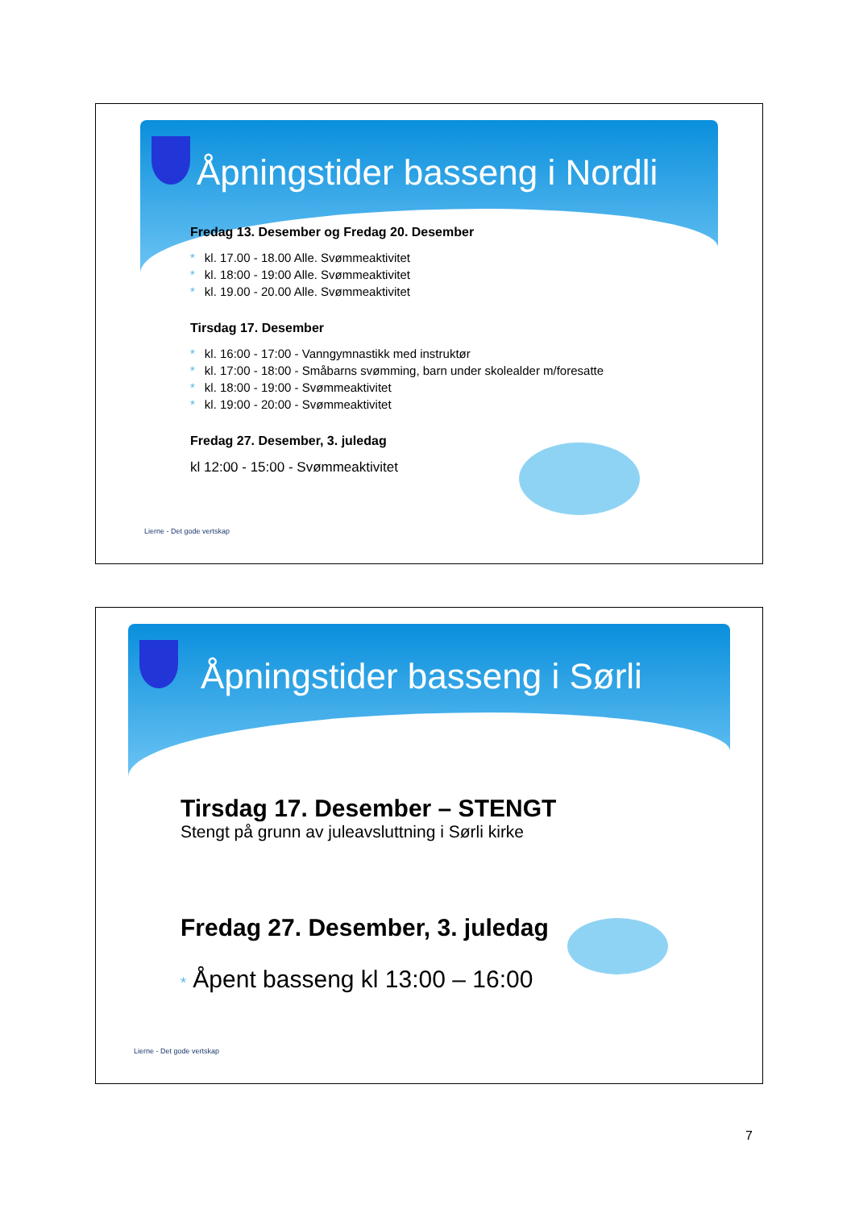Åpningstider basseng i Nordli
Fredag 13. Desember og Fredag 20. Desember
* kl. 17.00 - 18.00 Alle. Svømmeaktivitet
* kl. 18:00 - 19:00 Alle. Svømmeaktivitet
* kl. 19.00 - 20.00 Alle. Svømmeaktivitet
Tirsdag 17. Desember
* kl. 16:00 - 17:00 - Vanngymnastikk med instruktør
* kl. 17:00 - 18:00 - Småbarns svømming, barn under skolealder m/foresatte
* kl. 18:00 - 19:00 - Svømmeaktivitet
* kl. 19:00 - 20:00 - Svømmeaktivitet
Fredag 27. Desember, 3. juledag
kl 12:00 - 15:00 - Svømmeaktivitet
Lierne - Det gode vertskap
Åpningstider basseng i Sørli
Tirsdag 17. Desember – STENGT
Stengt på grunn av juleavsluttning i Sørli kirke
Fredag 27. Desember, 3. juledag
* Åpent basseng kl 13:00 – 16:00
Lierne - Det gode vertskap
7